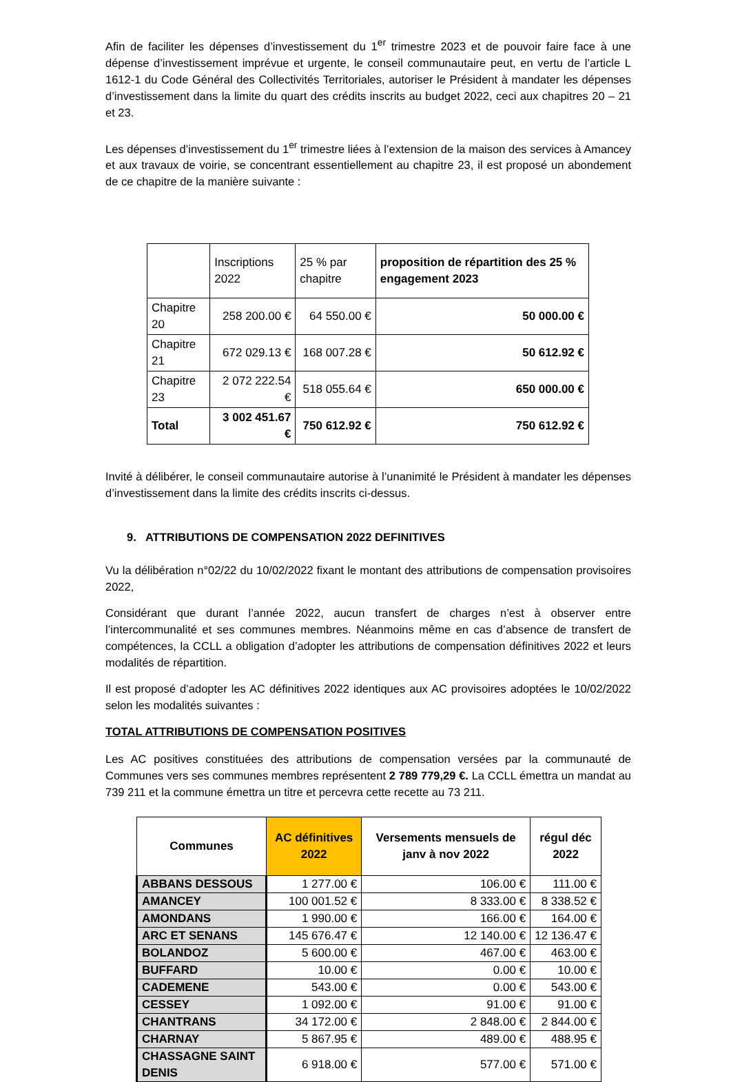Afin de faciliter les dépenses d’investissement du 1<sup>er</sup> trimestre 2023 et de pouvoir faire face à une dépense d’investissement imprévue et urgente, le conseil communautaire peut, en vertu de l’article L 1612-1 du Code Général des Collectivités Territoriales, autoriser le Président à mandater les dépenses d’investissement dans la limite du quart des crédits inscrits au budget 2022, ceci aux chapitres 20 – 21 et 23.
Les dépenses d’investissement du 1<sup>er</sup> trimestre liées à l’extension de la maison des services à Amancey et aux travaux de voirie, se concentrant essentiellement au chapitre 23, il est proposé un abondement de ce chapitre de la manière suivante :
| | Inscriptions 2022 | 25 % par chapitre | proposition de répartition des 25 % engagement 2023 |
| --- | --- | --- | --- |
| Chapitre 20 | 258 200.00 € | 64 550.00 € | 50 000.00 € |
| Chapitre 21 | 672 029.13 € | 168 007.28 € | 50 612.92 € |
| Chapitre 23 | 2 072 222.54 € | 518 055.64 € | 650 000.00 € |
| Total | 3 002 451.67 € | 750 612.92 € | 750 612.92 € |
Invité à délibérer, le conseil communautaire autorise à l’unanimité le Président à mandater les dépenses d’investissement dans la limite des crédits inscrits ci-dessus.
9. ATTRIBUTIONS DE COMPENSATION 2022 DEFINITIVES
Vu la délibération n°02/22 du 10/02/2022 fixant le montant des attributions de compensation provisoires 2022,
Considérant que durant l’année 2022, aucun transfert de charges n’est à observer entre l’intercommunalité et ses communes membres. Néanmoins même en cas d’absence de transfert de compétences, la CCLL a obligation d’adopter les attributions de compensation définitives 2022 et leurs modalités de répartition.
Il est proposé d’adopter les AC définitives 2022 identiques aux AC provisoires adoptées le 10/02/2022 selon les modalités suivantes :
TOTAL ATTRIBUTIONS DE COMPENSATION POSITIVES
Les AC positives constituées des attributions de compensation versées par la communauté de Communes vers ses communes membres représentent 2 789 779,29 €. La CCLL émettra un mandat au 739 211 et la commune émettra un titre et percevra cette recette au 73 211.
| Communes | AC définitives 2022 | Versements mensuels de janv à nov 2022 | régul déc 2022 |
| --- | --- | --- | --- |
| ABBANS DESSOUS | 1 277.00 € | 106.00 € | 111.00 € |
| AMANCEY | 100 001.52 € | 8 333.00 € | 8 338.52 € |
| AMONDANS | 1 990.00 € | 166.00 € | 164.00 € |
| ARC ET SENANS | 145 676.47 € | 12 140.00 € | 12 136.47 € |
| BOLANDOZ | 5 600.00 € | 467.00 € | 463.00 € |
| BUFFARD | 10.00 € | 0.00 € | 10.00 € |
| CADEMENE | 543.00 € | 0.00 € | 543.00 € |
| CESSEY | 1 092.00 € | 91.00 € | 91.00 € |
| CHANTRANS | 34 172.00 € | 2 848.00 € | 2 844.00 € |
| CHARNAY | 5 867.95 € | 489.00 € | 488.95 € |
| CHASSAGNE SAINT DENIS | 6 918.00 € | 577.00 € | 571.00 € |